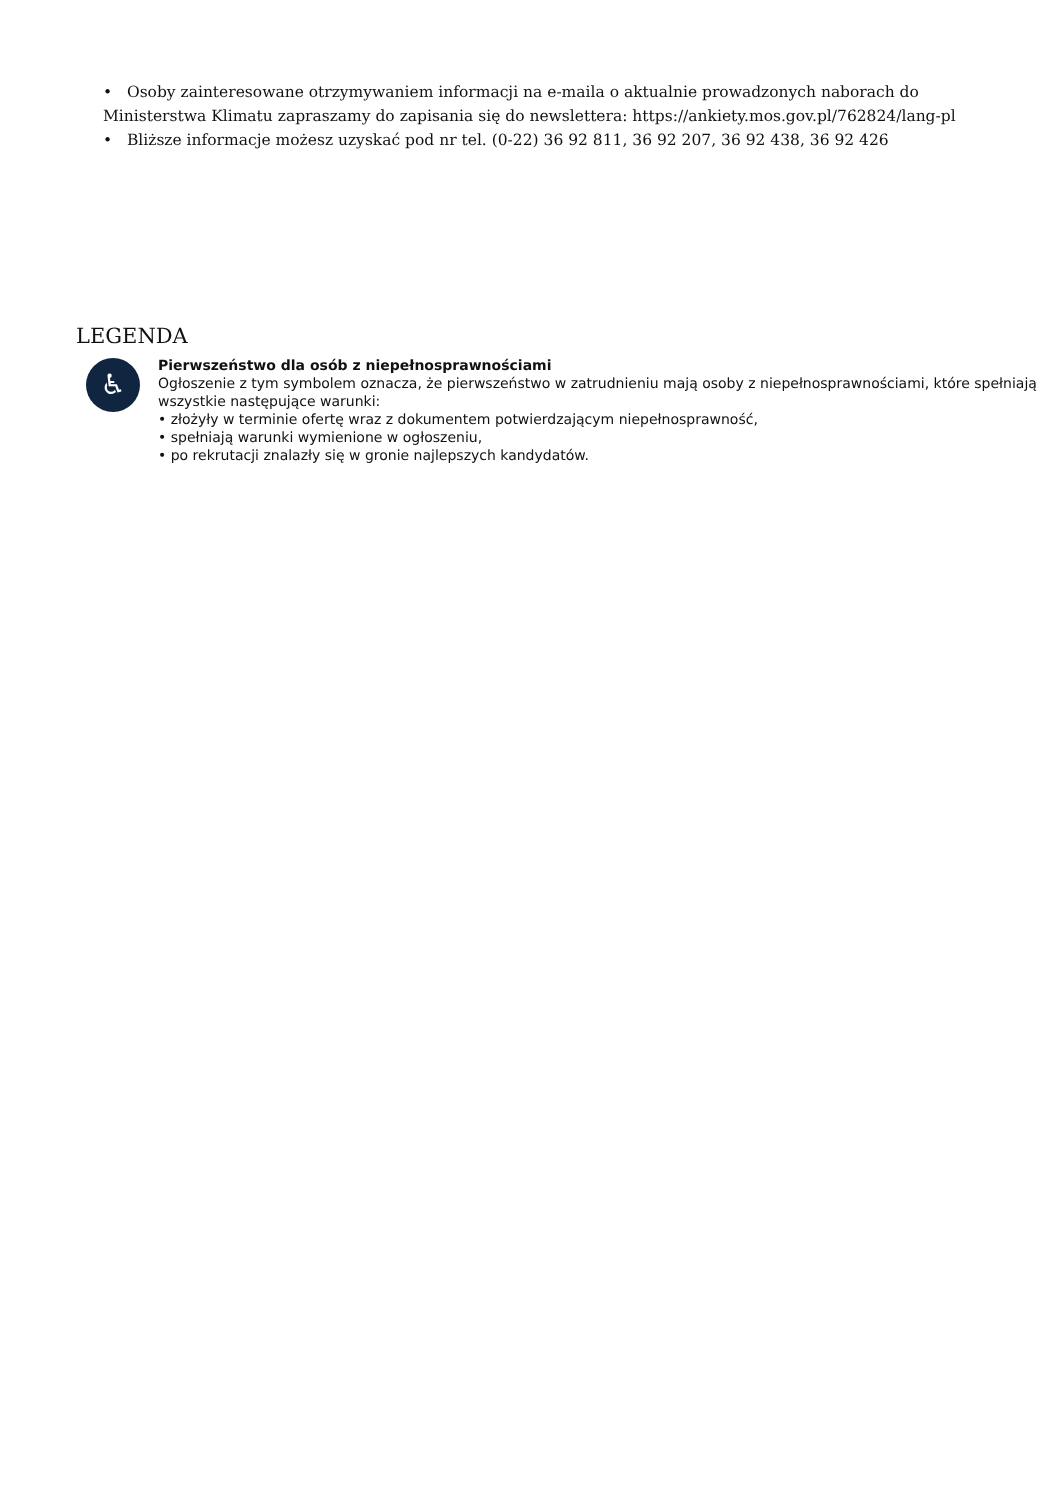• Osoby zainteresowane otrzymywaniem informacji na e-maila o aktualnie prowadzonych naborach do Ministerstwa Klimatu zapraszamy do zapisania się do newslettera: https://ankiety.mos.gov.pl/762824/lang-pl
• Bliższe informacje możesz uzyskać pod nr tel. (0-22) 36 92 811, 36 92 207, 36 92 438, 36 92 426
LEGENDA
♿
Pierwszeństwo dla osób z niepełnosprawnościami
Ogłoszenie z tym symbolem oznacza, że pierwszeństwo w zatrudnieniu mają osoby z niepełnosprawnościami, które spełniają wszystkie następujące warunki:
• złożyły w terminie ofertę wraz z dokumentem potwierdzającym niepełnosprawność,
• spełniają warunki wymienione w ogłoszeniu,
• po rekrutacji znalazły się w gronie najlepszych kandydatów.